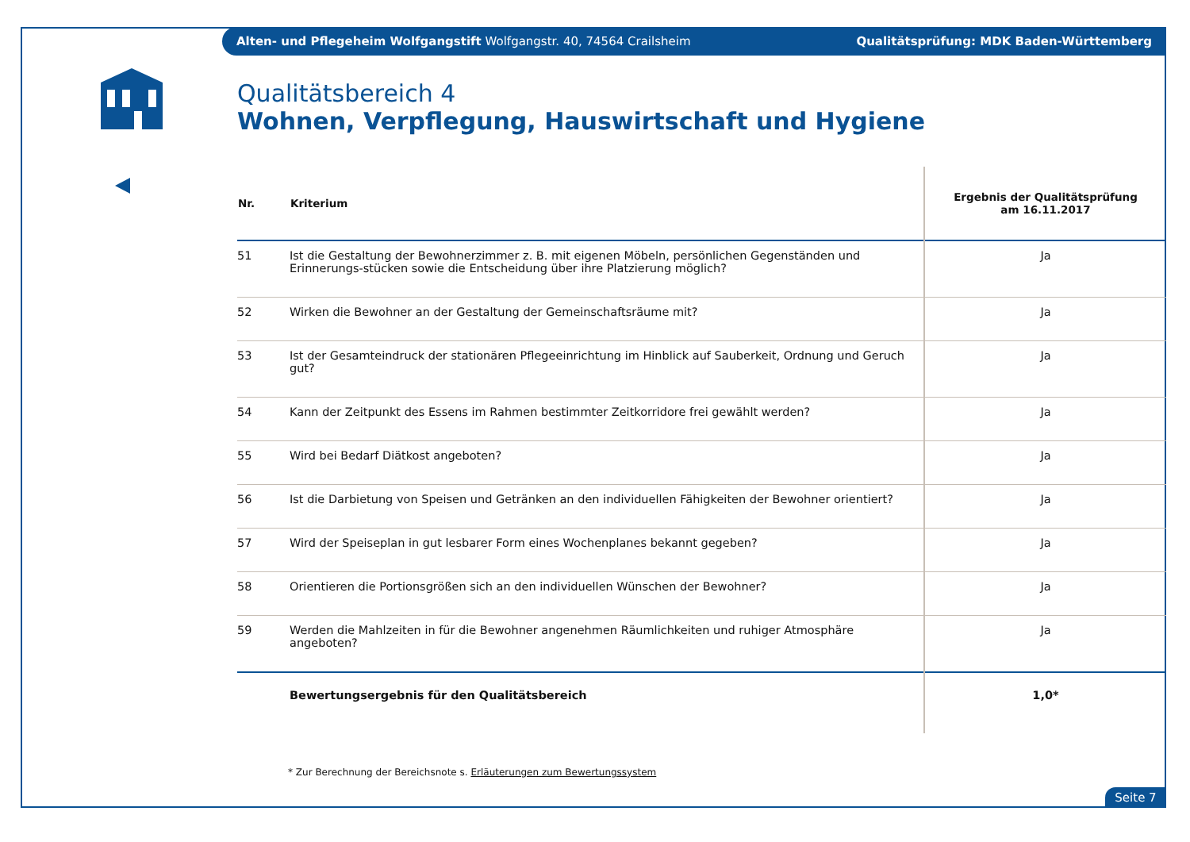Alten- und Pflegeheim Wolfgangstift Wolfgangstr. 40, 74564 Crailsheim Qualitätsprüfung: MDK Baden-Württemberg
Qualitätsbereich 4
Wohnen, Verpflegung, Hauswirtschaft und Hygiene
| Nr. | Kriterium | Ergebnis der Qualitätsprüfung am 16.11.2017 |
| --- | --- | --- |
| 51 | Ist die Gestaltung der Bewohnerzimmer z. B. mit eigenen Möbeln, persönlichen Gegenständen und Erinnerungs-stücken sowie die Entscheidung über ihre Platzierung möglich? | Ja |
| 52 | Wirken die Bewohner an der Gestaltung der Gemeinschaftsräume mit? | Ja |
| 53 | Ist der Gesamteindruck der stationären Pflegeeinrichtung im Hinblick auf Sauberkeit, Ordnung und Geruch gut? | Ja |
| 54 | Kann der Zeitpunkt des Essens im Rahmen bestimmter Zeitkorridore frei gewählt werden? | Ja |
| 55 | Wird bei Bedarf Diätkost angeboten? | Ja |
| 56 | Ist die Darbietung von Speisen und Getränken an den individuellen Fähigkeiten der Bewohner orientiert? | Ja |
| 57 | Wird der Speiseplan in gut lesbarer Form eines Wochenplanes bekannt gegeben? | Ja |
| 58 | Orientieren die Portionsgrößen sich an den individuellen Wünschen der Bewohner? | Ja |
| 59 | Werden die Mahlzeiten in für die Bewohner angenehmen Räumlichkeiten und ruhiger Atmosphäre angeboten? | Ja |
| | Bewertungsergebnis für den Qualitätsbereich | 1,0* |
* Zur Berechnung der Bereichsnote s. Erläuterungen zum Bewertungssystem
Seite 7